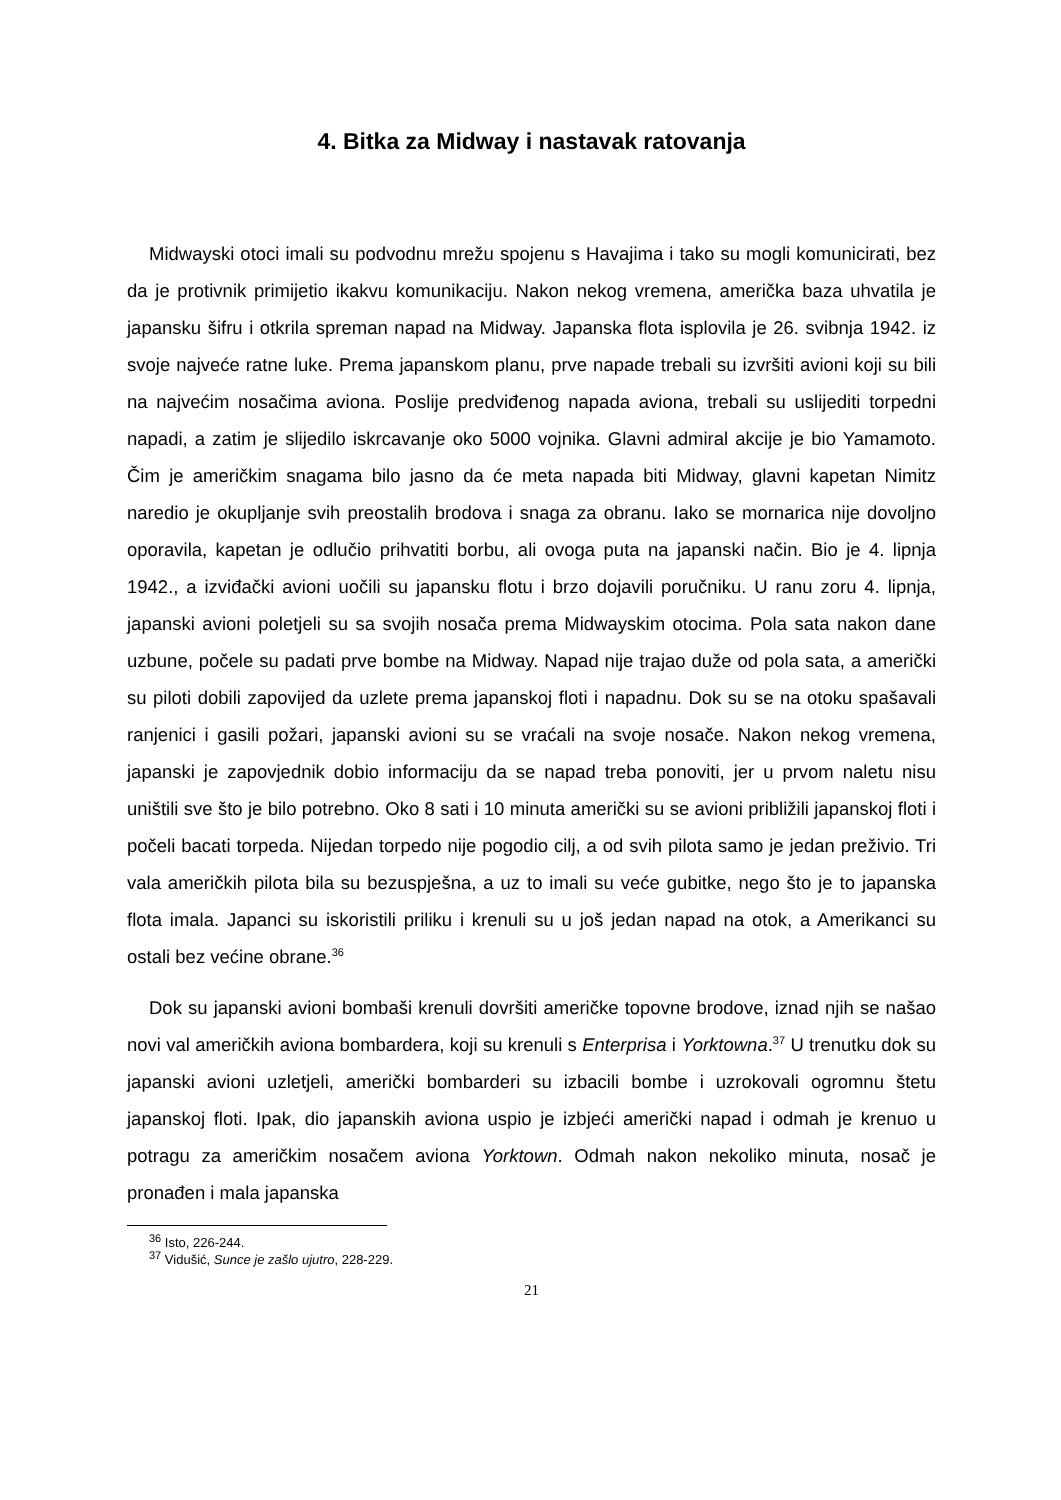4. Bitka za Midway i nastavak ratovanja
Midwayski otoci imali su podvodnu mrežu spojenu s Havajima i tako su mogli komunicirati, bez da je protivnik primijetio ikakvu komunikaciju. Nakon nekog vremena, američka baza uhvatila je japansku šifru i otkrila spreman napad na Midway. Japanska flota isplovila je 26. svibnja 1942. iz svoje najveće ratne luke. Prema japanskom planu, prve napade trebali su izvršiti avioni koji su bili na najvećim nosačima aviona. Poslije predviđenog napada aviona, trebali su uslijediti torpedni napadi, a zatim je slijedilo iskrcavanje oko 5000 vojnika. Glavni admiral akcije je bio Yamamoto. Čim je američkim snagama bilo jasno da će meta napada biti Midway, glavni kapetan Nimitz naredio je okupljanje svih preostalih brodova i snaga za obranu. Iako se mornarica nije dovoljno oporavila, kapetan je odlučio prihvatiti borbu, ali ovoga puta na japanski način. Bio je 4. lipnja 1942., a izviđački avioni uočili su japansku flotu i brzo dojavili poručniku. U ranu zoru 4. lipnja, japanski avioni poletjeli su sa svojih nosača prema Midwayskim otocima. Pola sata nakon dane uzbune, počele su padati prve bombe na Midway. Napad nije trajao duže od pola sata, a američki su piloti dobili zapovijed da uzlete prema japanskoj floti i napadnu. Dok su se na otoku spašavali ranjenici i gasili požari, japanski avioni su se vraćali na svoje nosače. Nakon nekog vremena, japanski je zapovjednik dobio informaciju da se napad treba ponoviti, jer u prvom naletu nisu uništili sve što je bilo potrebno. Oko 8 sati i 10 minuta američki su se avioni približili japanskoj floti i počeli bacati torpeda. Nijedan torpedo nije pogodio cilj, a od svih pilota samo je jedan preživio. Tri vala američkih pilota bila su bezuspješna, a uz to imali su veće gubitke, nego što je to japanska flota imala. Japanci su iskoristili priliku i krenuli su u još jedan napad na otok, a Amerikanci su ostali bez većine obrane.<sup>36</sup>
Dok su japanski avioni bombaši krenuli dovršiti američke topovne brodove, iznad njih se našao novi val američkih aviona bombardera, koji su krenuli s Enterprisa i Yorktowna.<sup>37</sup> U trenutku dok su japanski avioni uzletjeli, američki bombarderi su izbacili bombe i uzrokovali ogromnu štetu japanskoj floti. Ipak, dio japanskih aviona uspio je izbjeći američki napad i odmah je krenuo u potragu za američkim nosačem aviona Yorktown. Odmah nakon nekoliko minuta, nosač je pronađen i mala japanska
<sup>36</sup> Isto, 226-244.
<sup>37</sup> Vidušić, Sunce je zašlo ujutro, 228-229.
21